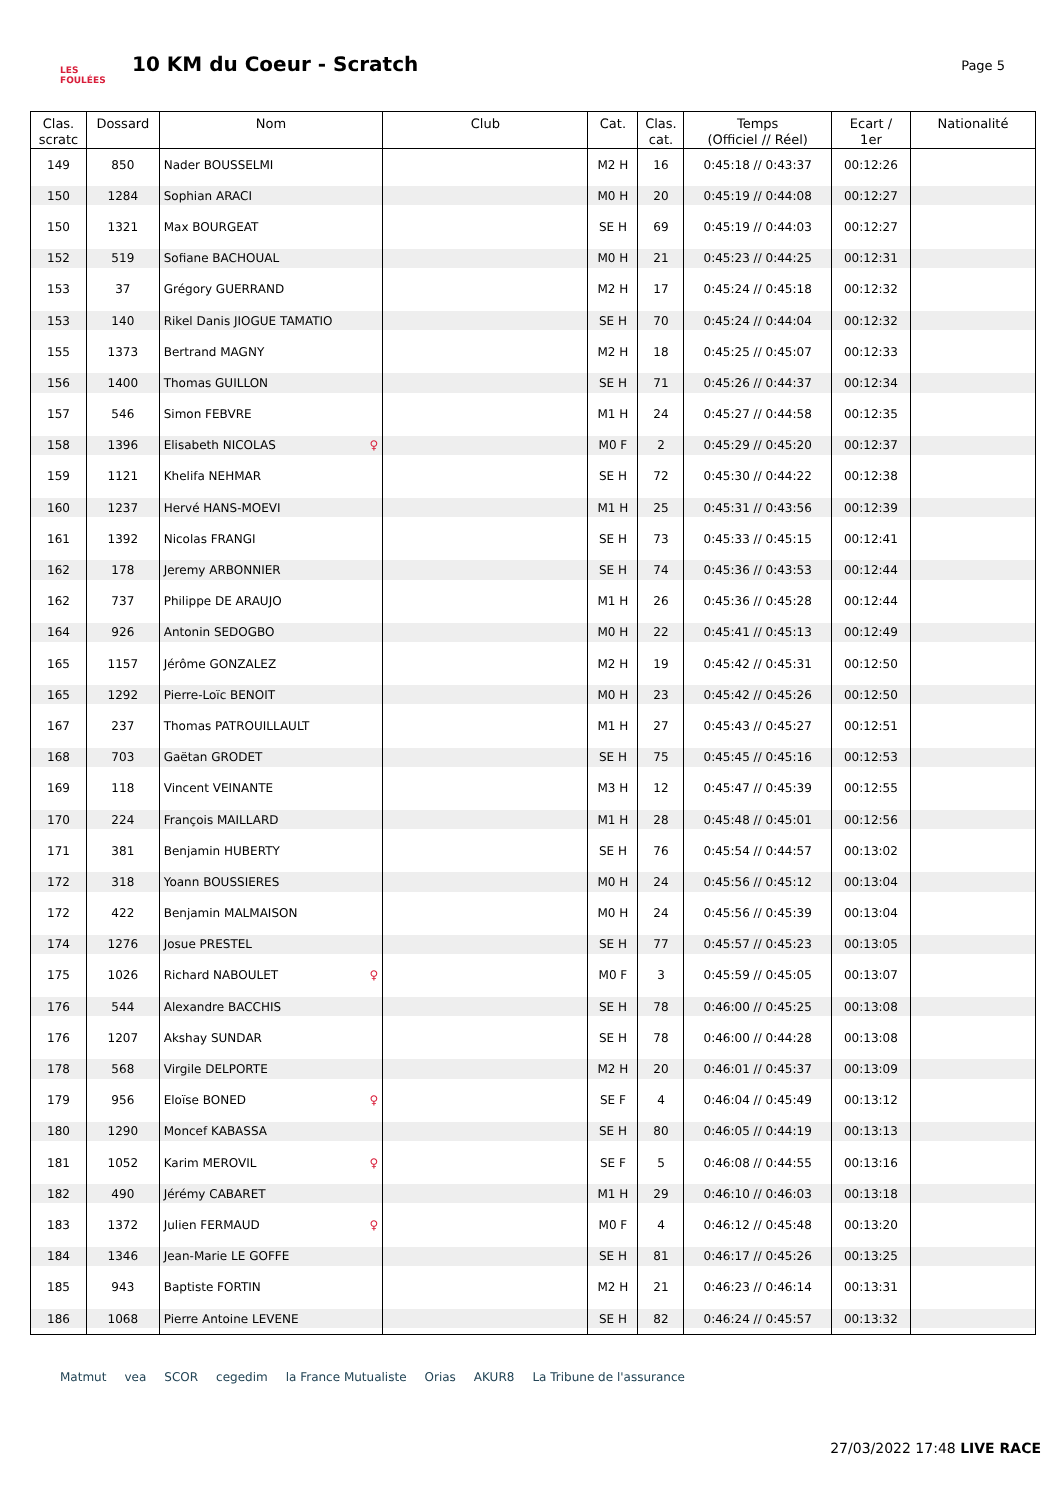LES FOULÉES
10 KM du Coeur - Scratch
Page 5
| Clas. scratc | Dossard | Nom | Club | Cat. | Clas. cat. | Temps (Officiel // Réel) | Ecart / 1er | Nationalité |
| --- | --- | --- | --- | --- | --- | --- | --- | --- |
| 149 | 850 | Nader BOUSSELMI | | M2 H | 16 | 0:45:18 // 0:43:37 | 00:12:26 | |
| 150 | 1284 | Sophian ARACI | | M0 H | 20 | 0:45:19 // 0:44:08 | 00:12:27 | |
| 150 | 1321 | Max BOURGEAT | | SE H | 69 | 0:45:19 // 0:44:03 | 00:12:27 | |
| 152 | 519 | Sofiane BACHOUAL | | M0 H | 21 | 0:45:23 // 0:44:25 | 00:12:31 | |
| 153 | 37 | Grégory GUERRAND | | M2 H | 17 | 0:45:24 // 0:45:18 | 00:12:32 | |
| 153 | 140 | Rikel Danis JIOGUE TAMATIO | | SE H | 70 | 0:45:24 // 0:44:04 | 00:12:32 | |
| 155 | 1373 | Bertrand MAGNY | | M2 H | 18 | 0:45:25 // 0:45:07 | 00:12:33 | |
| 156 | 1400 | Thomas GUILLON | | SE H | 71 | 0:45:26 // 0:44:37 | 00:12:34 | |
| 157 | 546 | Simon FEBVRE | | M1 H | 24 | 0:45:27 // 0:44:58 | 00:12:35 | |
| 158 | 1396 | Elisabeth NICOLAS ♀ | | M0 F | 2 | 0:45:29 // 0:45:20 | 00:12:37 | |
| 159 | 1121 | Khelifa NEHMAR | | SE H | 72 | 0:45:30 // 0:44:22 | 00:12:38 | |
| 160 | 1237 | Hervé HANS-MOEVI | | M1 H | 25 | 0:45:31 // 0:43:56 | 00:12:39 | |
| 161 | 1392 | Nicolas FRANGI | | SE H | 73 | 0:45:33 // 0:45:15 | 00:12:41 | |
| 162 | 178 | Jeremy ARBONNIER | | SE H | 74 | 0:45:36 // 0:43:53 | 00:12:44 | |
| 162 | 737 | Philippe DE ARAUJO | | M1 H | 26 | 0:45:36 // 0:45:28 | 00:12:44 | |
| 164 | 926 | Antonin SEDOGBO | | M0 H | 22 | 0:45:41 // 0:45:13 | 00:12:49 | |
| 165 | 1157 | Jérôme GONZALEZ | | M2 H | 19 | 0:45:42 // 0:45:31 | 00:12:50 | |
| 165 | 1292 | Pierre-Loïc BENOIT | | M0 H | 23 | 0:45:42 // 0:45:26 | 00:12:50 | |
| 167 | 237 | Thomas PATROUILLAULT | | M1 H | 27 | 0:45:43 // 0:45:27 | 00:12:51 | |
| 168 | 703 | Gaëtan GRODET | | SE H | 75 | 0:45:45 // 0:45:16 | 00:12:53 | |
| 169 | 118 | Vincent VEINANTE | | M3 H | 12 | 0:45:47 // 0:45:39 | 00:12:55 | |
| 170 | 224 | François MAILLARD | | M1 H | 28 | 0:45:48 // 0:45:01 | 00:12:56 | |
| 171 | 381 | Benjamin HUBERTY | | SE H | 76 | 0:45:54 // 0:44:57 | 00:13:02 | |
| 172 | 318 | Yoann BOUSSIERES | | M0 H | 24 | 0:45:56 // 0:45:12 | 00:13:04 | |
| 172 | 422 | Benjamin MALMAISON | | M0 H | 24 | 0:45:56 // 0:45:39 | 00:13:04 | |
| 174 | 1276 | Josue PRESTEL | | SE H | 77 | 0:45:57 // 0:45:23 | 00:13:05 | |
| 175 | 1026 | Richard NABOULET ♀ | | M0 F | 3 | 0:45:59 // 0:45:05 | 00:13:07 | |
| 176 | 544 | Alexandre BACCHIS | | SE H | 78 | 0:46:00 // 0:45:25 | 00:13:08 | |
| 176 | 1207 | Akshay SUNDAR | | SE H | 78 | 0:46:00 // 0:44:28 | 00:13:08 | |
| 178 | 568 | Virgile DELPORTE | | M2 H | 20 | 0:46:01 // 0:45:37 | 00:13:09 | |
| 179 | 956 | Eloïse BONED ♀ | | SE F | 4 | 0:46:04 // 0:45:49 | 00:13:12 | |
| 180 | 1290 | Moncef KABASSA | | SE H | 80 | 0:46:05 // 0:44:19 | 00:13:13 | |
| 181 | 1052 | Karim MEROVIL ♀ | | SE F | 5 | 0:46:08 // 0:44:55 | 00:13:16 | |
| 182 | 490 | Jérémy CABARET | | M1 H | 29 | 0:46:10 // 0:46:03 | 00:13:18 | |
| 183 | 1372 | Julien FERMAUD ♀ | | M0 F | 4 | 0:46:12 // 0:45:48 | 00:13:20 | |
| 184 | 1346 | Jean-Marie LE GOFFE | | SE H | 81 | 0:46:17 // 0:45:26 | 00:13:25 | |
| 185 | 943 | Baptiste FORTIN | | M2 H | 21 | 0:46:23 // 0:46:14 | 00:13:31 | |
| 186 | 1068 | Pierre Antoine LEVENE | | SE H | 82 | 0:46:24 // 0:45:57 | 00:13:32 | |
Matmut vea SCOR cegedim la France Mutualiste Orias AKUR8 La Tribune de l'assurance
27/03/2022 17:48 LIVE RACE